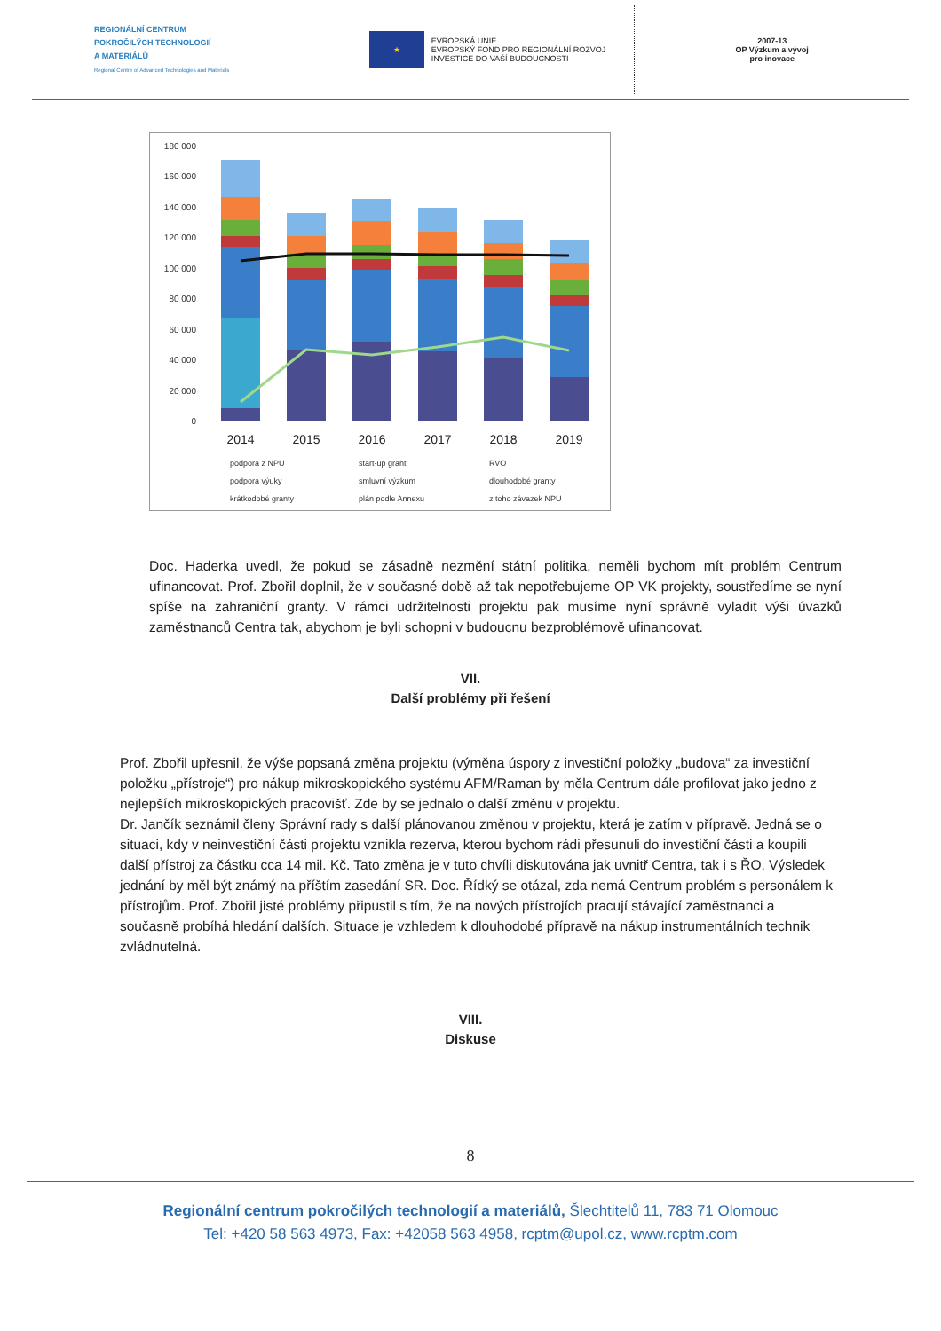REGIONÁLNÍ CENTRUM
POKROČILÝCH TECHNOLOGIÍ
A MATERIÁLŮ
Regional Centre of Advanced Technologies and Materials
★
EVROPSKÁ UNIE
EVROPSKÝ FOND PRO REGIONÁLNÍ ROZVOJ
INVESTICE DO VAŠÍ BUDOUCNOSTI
2007-13
OP Výzkum a vývoj
pro inovace
180 000
160 000
140 000
120 000
100 000
80 000
60 000
40 000
20 000
0
2014
2015
2016
2017
2018
2019
podpora z NPU
start-up grant
RVO
podpora výuky
smluvní výzkum
dlouhodobé granty
krátkodobé granty
plán podle Annexu
z toho závazek NPU
Doc. Haderka uvedl, že pokud se zásadně nezmění státní politika, neměli bychom mít problém Centrum ufinancovat. Prof. Zbořil doplnil, že v současné době až tak nepotřebujeme OP VK projekty, soustředíme se nyní spíše na zahraniční granty. V rámci udržitelnosti projektu pak musíme nyní správně vyladit výši úvazků zaměstnanců Centra tak, abychom je byli schopni v budoucnu bezproblémově ufinancovat.
VII.
Další problémy při řešení
Prof. Zbořil upřesnil, že výše popsaná změna projektu (výměna úspory z investiční položky „budova“ za investiční položku „přístroje“) pro nákup mikroskopického systému AFM/Raman by měla Centrum dále profilovat jako jedno z nejlepších mikroskopických pracovišť. Zde by se jednalo o další změnu v projektu.
Dr. Jančík seznámil členy Správní rady s další plánovanou změnou v projektu, která je zatím v přípravě. Jedná se o situaci, kdy v neinvestiční části projektu vznikla rezerva, kterou bychom rádi přesunuli do investiční části a koupili další přístroj za částku cca 14 mil. Kč. Tato změna je v tuto chvíli diskutována jak uvnitř Centra, tak i s ŘO. Výsledek jednání by měl být známý na příštím zasedání SR. Doc. Řídký se otázal, zda nemá Centrum problém s personálem k přístrojům. Prof. Zbořil jisté problémy připustil s tím, že na nových přístrojích pracují stávající zaměstnanci a současně probíhá hledání dalších. Situace je vzhledem k dlouhodobé přípravě na nákup instrumentálních technik zvládnutelná.
VIII.
Diskuse
8
Regionální centrum pokročilých technologií a materiálů, Šlechtitelů 11, 783 71 Olomouc
Tel: +420 58 563 4973, Fax: +42058 563 4958, rcptm@upol.cz, www.rcptm.com